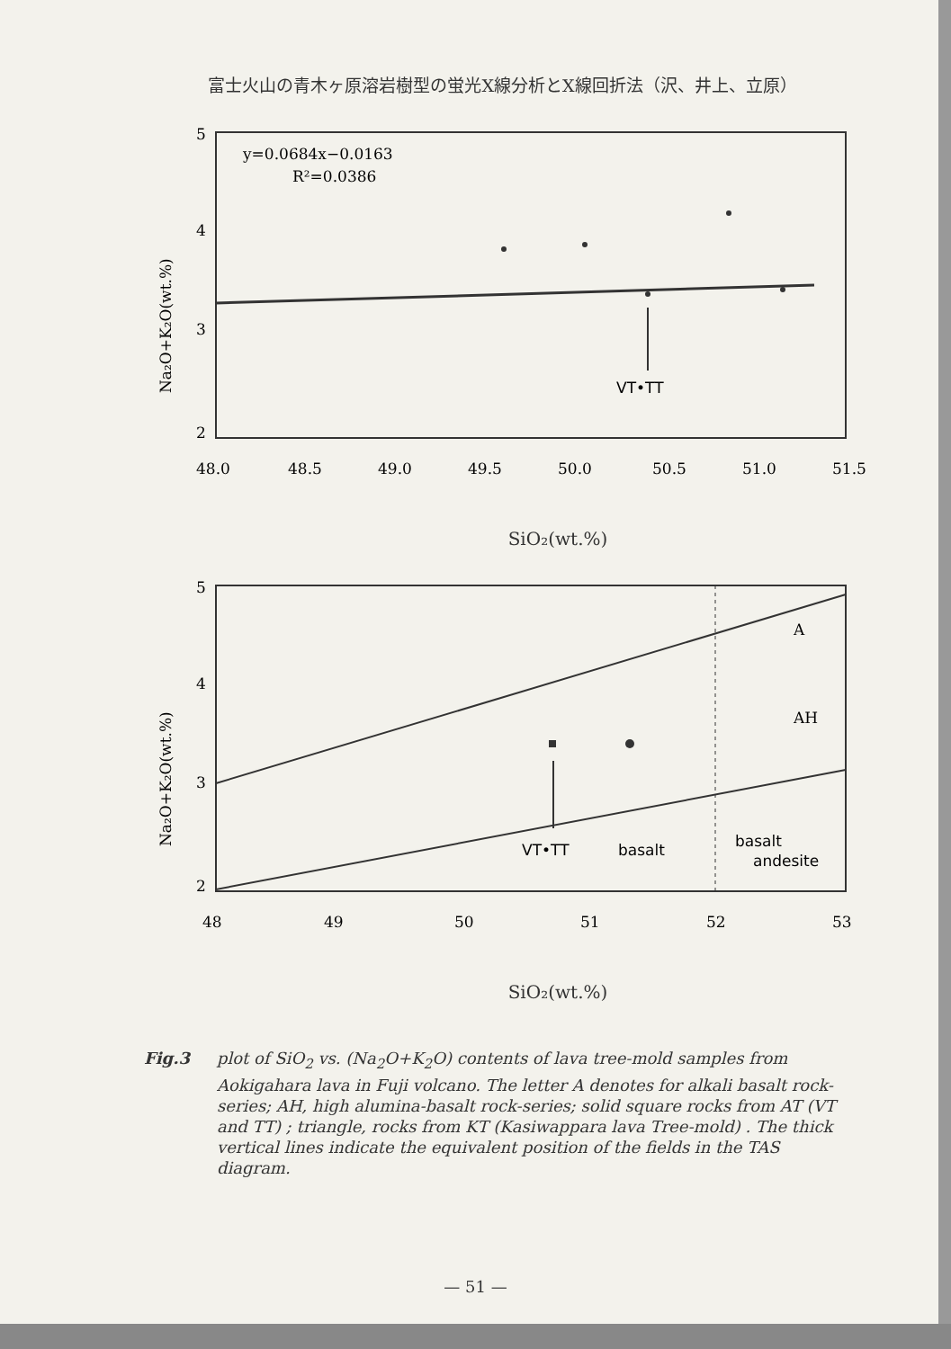富士火山の青木ヶ原溶岩樹型の蛍光X線分析とX線回折法（沢、井上、立原）
Na₂O+K₂O(wt.%)
5
4
3
2
y=0.0684x−0.0163
R²=0.0386
VT•TT
48.0
48.5
49.0
49.5
50.0
50.5
51.0
51.5
SiO₂(wt.%)
Na₂O+K₂O(wt.%)
5
4
3
2
A
AH
VT•TT
basalt
basalt
andesite
48
49
50
51
52
53
SiO₂(wt.%)
Fig.3 plot of SiO<sub>2</sub> vs. (Na<sub>2</sub>O+K<sub>2</sub>O) contents of lava tree-mold samples from Aokigahara lava in Fuji volcano. The letter A denotes for alkali basalt rock-series; AH, high alumina-basalt rock-series; solid square rocks from AT (VT and TT) ; triangle, rocks from KT (Kasiwappara lava Tree-mold) . The thick vertical lines indicate the equivalent position of the fields in the TAS diagram.
— 51 —